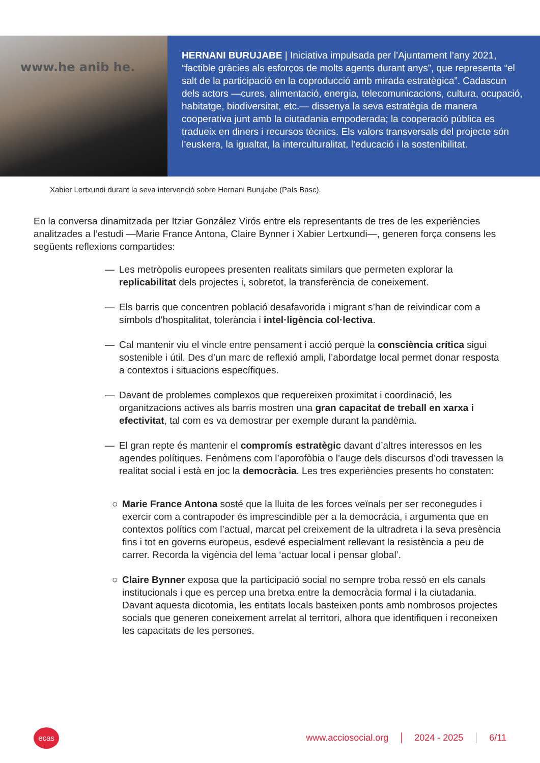www.he anib he.
HERNANI BURUJABE | Iniciativa impulsada per l’Ajuntament l’any 2021, “factible gràcies als esforços de molts agents durant anys”, que representa “el salt de la participació en la coproducció amb mirada estratègica”. Cadascun dels actors —cures, alimentació, energia, telecomunicacions, cultura, ocupació, habitatge, biodiversitat, etc.— dissenya la seva estratègia de manera cooperativa junt amb la ciutadania empoderada; la cooperació pública es tradueix en diners i recursos tècnics. Els valors transversals del projecte són l’euskera, la igualtat, la interculturalitat, l’educació i la sostenibilitat.
Xabier Lertxundi durant la seva intervenció sobre Hernani Burujabe (País Basc).
En la conversa dinamitzada per Itziar González Virós entre els representants de tres de les experiències analitzades a l’estudi —Marie France Antona, Claire Bynner i Xabier Lertxundi—, generen força consens les següents reflexions compartides:
— Les metròpolis europees presenten realitats similars que permeten explorar la replicabilitat dels projectes i, sobretot, la transferència de coneixement.
— Els barris que concentren població desafavorida i migrant s’han de reivindicar com a símbols d’hospitalitat, tolerància i intel·ligència col·lectiva.
— Cal mantenir viu el vincle entre pensament i acció perquè la consciència crítica sigui sostenible i útil. Des d’un marc de reflexió ampli, l’abordatge local permet donar resposta a contextos i situacions específiques.
— Davant de problemes complexos que requereixen proximitat i coordinació, les organitzacions actives als barris mostren una gran capacitat de treball en xarxa i efectivitat, tal com es va demostrar per exemple durant la pandèmia.
— El gran repte és mantenir el compromís estratègic davant d’altres interessos en les agendes polítiques. Fenòmens com l’aporofòbia o l’auge dels discursos d’odi travessen la realitat social i està en joc la democràcia. Les tres experiències presents ho constaten:
○ Marie France Antona sosté que la lluita de les forces veïnals per ser reconegudes i exercir com a contrapoder és imprescindible per a la democràcia, i argumenta que en contextos polítics com l’actual, marcat pel creixement de la ultradreta i la seva presència fins i tot en governs europeus, esdevé especialment rellevant la resistència a peu de carrer. Recorda la vigència del lema ‘actuar local i pensar global’.
○ Claire Bynner exposa que la participació social no sempre troba ressò en els canals institucionals i que es percep una bretxa entre la democràcia formal i la ciutadania. Davant aquesta dicotomia, les entitats locals basteixen ponts amb nombrosos projectes socials que generen coneixement arrelat al territori, alhora que identifiquen i reconeixen les capacitats de les persones.
ecas
www.acciosocial.org 2024 - 2025 6/11